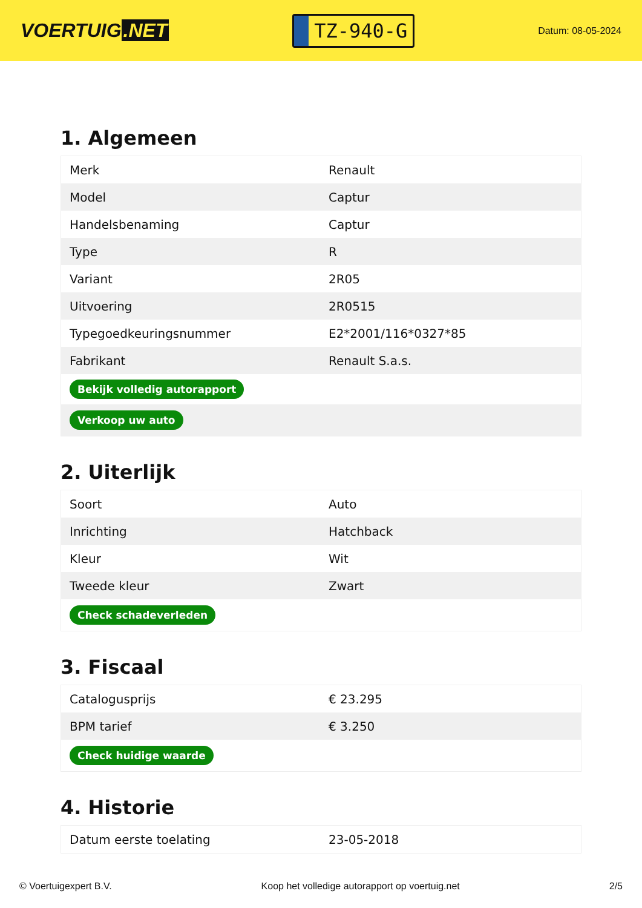VOERTUIG.NET
TZ-940-G
Datum: 08-05-2024
1. Algemeen
| Merk | Renault |
| Model | Captur |
| Handelsbenaming | Captur |
| Type | R |
| Variant | 2R05 |
| Uitvoering | 2R0515 |
| Typegoedkeuringsnummer | E2*2001/116*0327*85 |
| Fabrikant | Renault S.a.s. |
| Bekijk volledig autorapport | |
| Verkoop uw auto | |
2. Uiterlijk
| Soort | Auto |
| Inrichting | Hatchback |
| Kleur | Wit |
| Tweede kleur | Zwart |
| Check schadeverleden | |
3. Fiscaal
| Catalogusprijs | € 23.295 |
| BPM tarief | € 3.250 |
| Check huidige waarde | |
4. Historie
| Datum eerste toelating | 23-05-2018 |
© Voertuigexpert B.V. Koop het volledige autorapport op voertuig.net 2/5